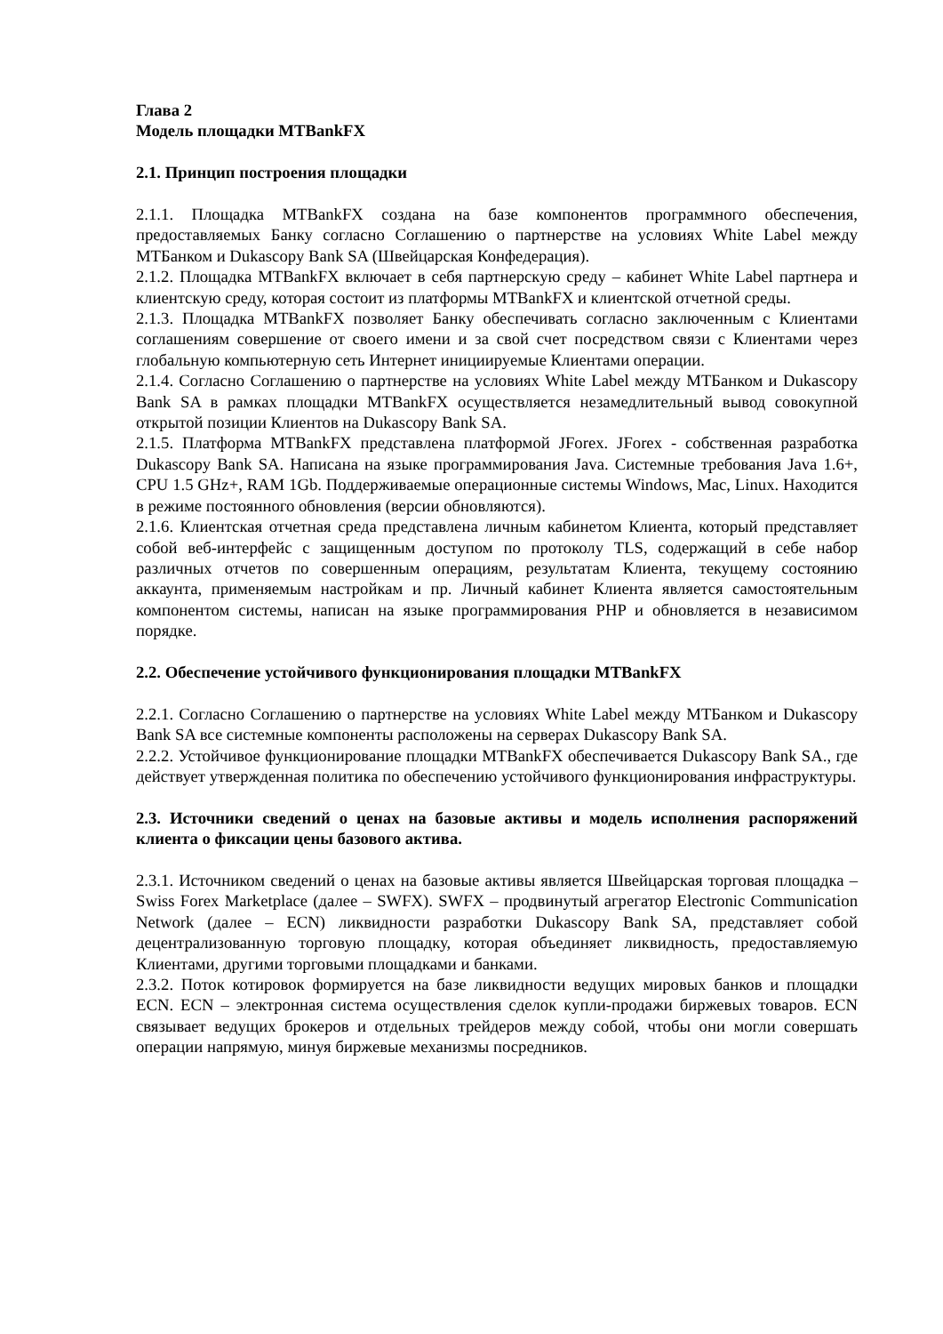Глава 2
Модель площадки MTBankFX
2.1. Принцип построения площадки
2.1.1. Площадка MTBankFX создана на базе компонентов программного обеспечения, предоставляемых Банку согласно Соглашению о партнерстве на условиях White Label между МТБанком и Dukascopy Bank SA (Швейцарская Конфедерация).
2.1.2. Площадка MTBankFX включает в себя партнерскую среду – кабинет White Label партнера и клиентскую среду, которая состоит из платформы MTBankFX и клиентской отчетной среды.
2.1.3. Площадка MTBankFX позволяет Банку обеспечивать согласно заключенным с Клиентами соглашениям совершение от своего имени и за свой счет посредством связи с Клиентами через глобальную компьютерную сеть Интернет инициируемые Клиентами операции.
2.1.4. Согласно Соглашению о партнерстве на условиях White Label между МТБанком и Dukascopy Bank SA в рамках площадки MTBankFX осуществляется незамедлительный вывод совокупной открытой позиции Клиентов на Dukascopy Bank SA.
2.1.5. Платформа MTBankFX представлена платформой JForex. JForex - собственная разработка Dukascopy Bank SA. Написана на языке программирования Java. Системные требования Java 1.6+, CPU 1.5 GHz+, RAM 1Gb. Поддерживаемые операционные системы Windows, Mac, Linux. Находится в режиме постоянного обновления (версии обновляются).
2.1.6. Клиентская отчетная среда представлена личным кабинетом Клиента, который представляет собой веб-интерфейс с защищенным доступом по протоколу TLS, содержащий в себе набор различных отчетов по совершенным операциям, результатам Клиента, текущему состоянию аккаунта, применяемым настройкам и пр. Личный кабинет Клиента является самостоятельным компонентом системы, написан на языке программирования PHP и обновляется в независимом порядке.
2.2. Обеспечение устойчивого функционирования площадки MTBankFX
2.2.1. Согласно Соглашению о партнерстве на условиях White Label между МТБанком и Dukascopy Bank SA все системные компоненты расположены на серверах Dukascopy Bank SA.
2.2.2. Устойчивое функционирование площадки MTBankFX обеспечивается Dukascopy Bank SA., где действует утвержденная политика по обеспечению устойчивого функционирования инфраструктуры.
2.3. Источники сведений о ценах на базовые активы и модель исполнения распоряжений клиента о фиксации цены базового актива.
2.3.1. Источником сведений о ценах на базовые активы является Швейцарская торговая площадка – Swiss Forex Marketplace (далее – SWFX). SWFX – продвинутый агрегатор Electronic Communication Network (далее – ECN) ликвидности разработки Dukascopy Bank SA, представляет собой децентрализованную торговую площадку, которая объединяет ликвидность, предоставляемую Клиентами, другими торговыми площадками и банками.
2.3.2. Поток котировок формируется на базе ликвидности ведущих мировых банков и площадки ECN. ECN – электронная система осуществления сделок купли-продажи биржевых товаров. ECN связывает ведущих брокеров и отдельных трейдеров между собой, чтобы они могли совершать операции напрямую, минуя биржевые механизмы посредников.